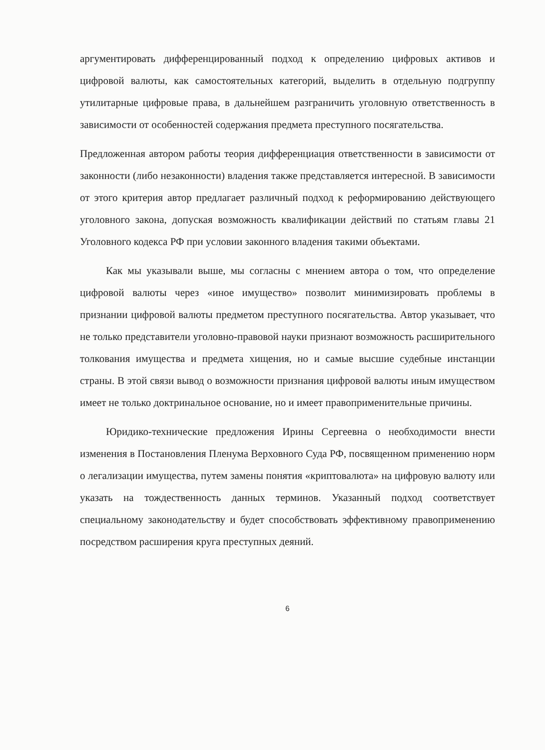аргументировать дифференцированный подход к определению цифровых активов и цифровой валюты, как самостоятельных категорий, выделить в отдельную подгруппу утилитарные цифровые права, в дальнейшем разграничить уголовную ответственность в зависимости от особенностей содержания предмета преступного посягательства.
Предложенная автором работы теория дифференциация ответственности в зависимости от законности (либо незаконности) владения также представляется интересной. В зависимости от этого критерия автор предлагает различный подход к реформированию действующего уголовного закона, допуская возможность квалификации действий по статьям главы 21 Уголовного кодекса РФ при условии законного владения такими объектами.
Как мы указывали выше, мы согласны с мнением автора о том, что определение цифровой валюты через «иное имущество» позволит минимизировать проблемы в признании цифровой валюты предметом преступного посягательства. Автор указывает, что не только представители уголовно-правовой науки признают возможность расширительного толкования имущества и предмета хищения, но и самые высшие судебные инстанции страны. В этой связи вывод о возможности признания цифровой валюты иным имуществом имеет не только доктринальное основание, но и имеет правоприменительные причины.
Юридико-технические предложения Ирины Сергеевна о необходимости внести изменения в Постановления Пленума Верховного Суда РФ, посвященном применению норм о легализации имущества, путем замены понятия «криптовалюта» на цифровую валюту или указать на тождественность данных терминов. Указанный подход соответствует специальному законодательству и будет способствовать эффективному правоприменению посредством расширения круга преступных деяний.
6